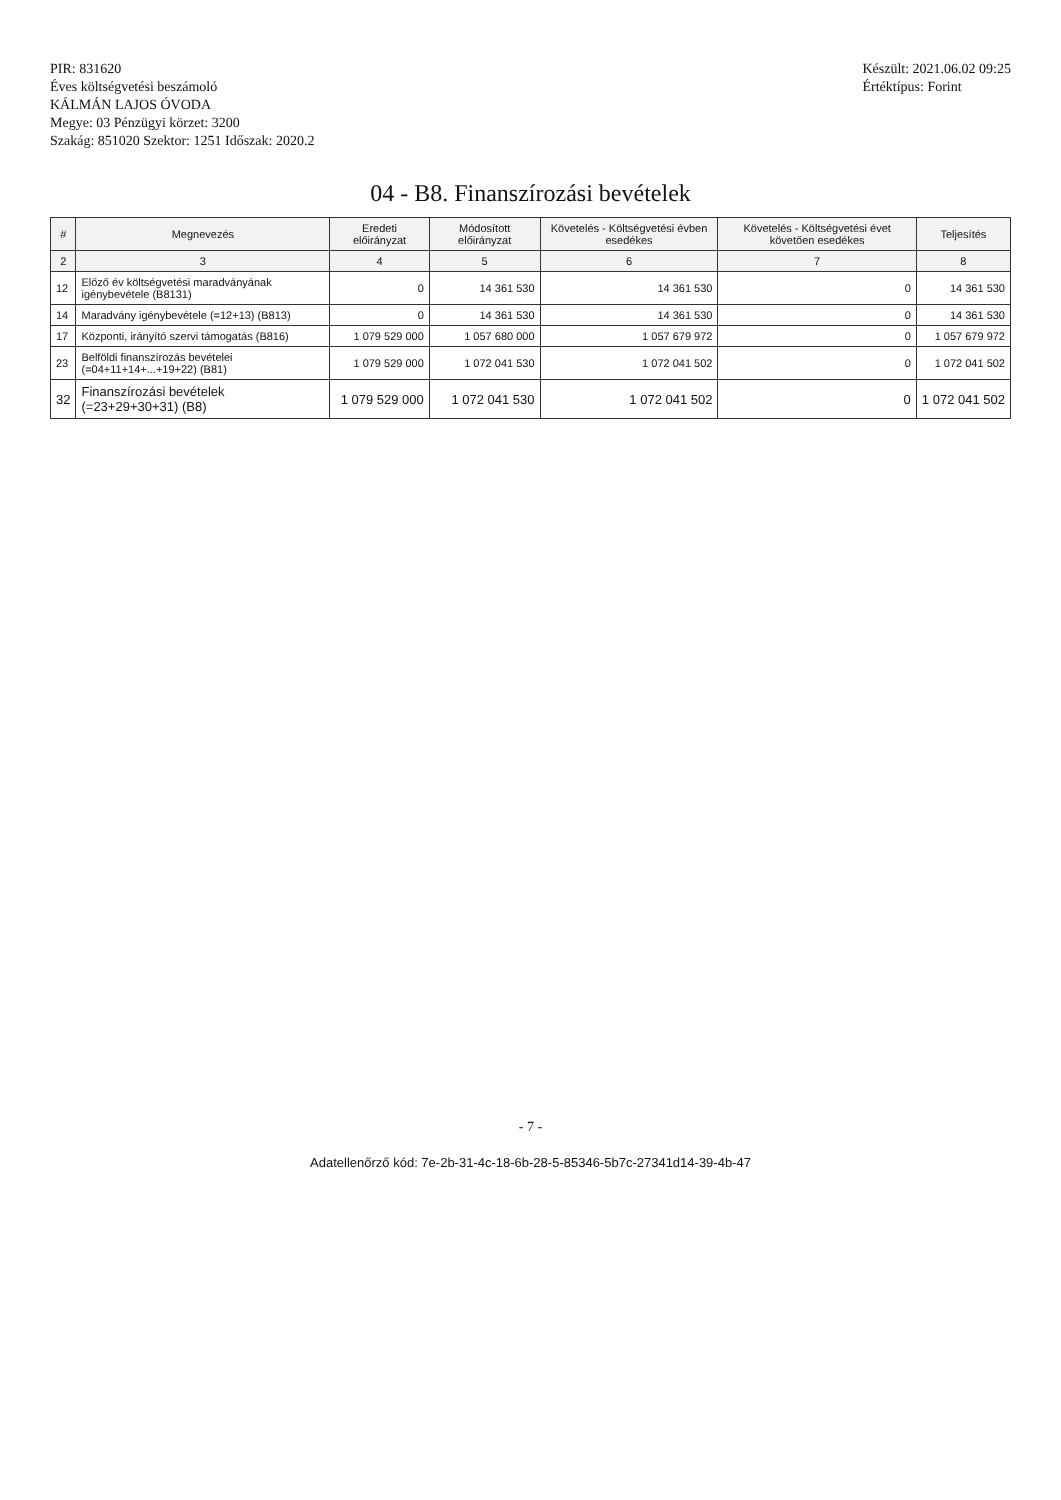PIR: 831620
Éves költségvetési beszámoló
KÁLMÁN LAJOS ÓVODA
Megye: 03 Pénzügyi körzet: 3200
Szakág: 851020 Szektor: 1251 Időszak: 2020.2
Készült: 2021.06.02 09:25
Értéktípus: Forint
04 - B8. Finanszírozási bevételek
| # | Megnevezés | Eredeti előirányzat | Módosított előirányzat | Követelés - Költségvetési évben esedékes | Követelés - Költségvetési évet követően esedékes | Teljesítés |
| --- | --- | --- | --- | --- | --- | --- |
| 2 | 3 | 4 | 5 | 6 | 7 | 8 |
| 12 | Előző év költségvetési maradványának igénybevétele (B8131) | 0 | 14 361 530 | 14 361 530 | 0 | 14 361 530 |
| 14 | Maradvány igénybevétele (=12+13) (B813) | 0 | 14 361 530 | 14 361 530 | 0 | 14 361 530 |
| 17 | Központi, irányító szervi támogatás (B816) | 1 079 529 000 | 1 057 680 000 | 1 057 679 972 | 0 | 1 057 679 972 |
| 23 | Belföldi finanszírozás bevételei (=04+11+14+...+19+22) (B81) | 1 079 529 000 | 1 072 041 530 | 1 072 041 502 | 0 | 1 072 041 502 |
| 32 | Finanszírozási bevételek (=23+29+30+31) (B8) | 1 079 529 000 | 1 072 041 530 | 1 072 041 502 | 0 | 1 072 041 502 |
- 7 -
Adatellenőrző kód: 7e-2b-31-4c-18-6b-28-5-85346-5b7c-27341d14-39-4b-47